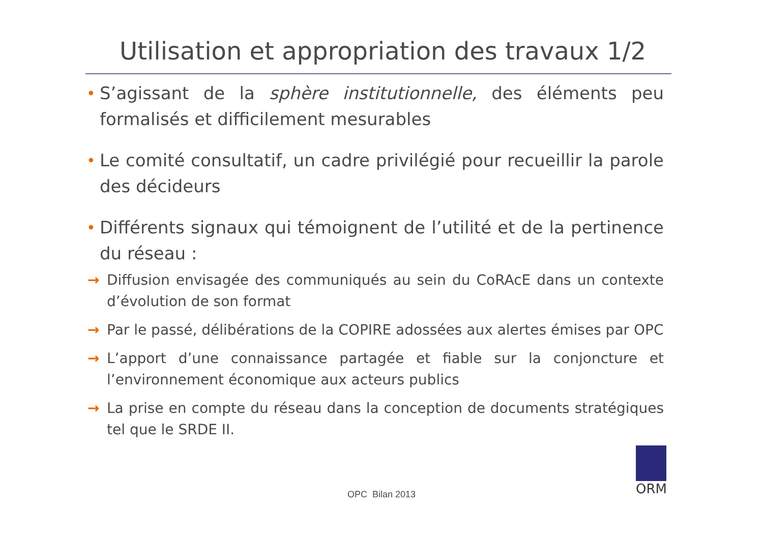Utilisation et appropriation des travaux 1/2
• S’agissant de la sphère institutionnelle, des éléments peu formalisés et difficilement mesurables
• Le comité consultatif, un cadre privilégié pour recueillir la parole des décideurs
• Différents signaux qui témoignent de l’utilité et de la pertinence du réseau :
→ Diffusion envisagée des communiqués au sein du CoRAcE dans un contexte d’évolution de son format
→ Par le passé, délibérations de la COPIRE adossées aux alertes émises par OPC
→ L’apport d’une connaissance partagée et fiable sur la conjoncture et l’environnement économique aux acteurs publics
→ La prise en compte du réseau dans la conception de documents stratégiques tel que le SRDE II.
ORM
OPC Bilan 2013